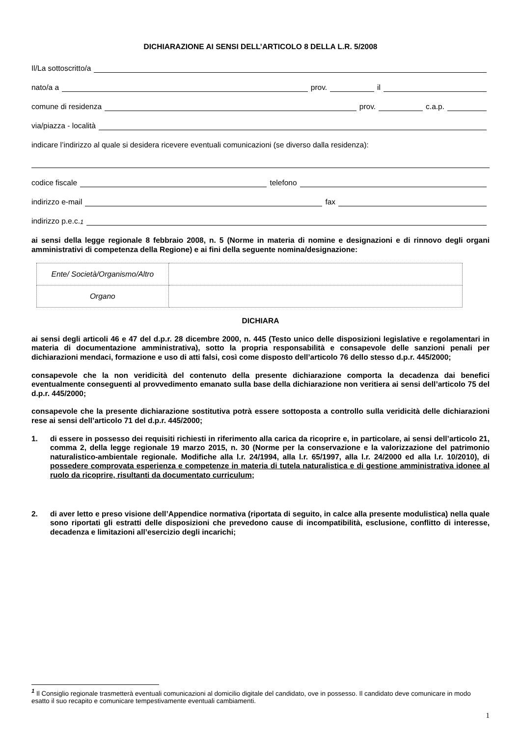DICHIARAZIONE AI SENSI DELL’ARTICOLO 8 DELLA L.R. 5/2008
Il/La sottoscritto/a
nato/a a prov. il
comune di residenza prov. c.a.p.
via/piazza - località
indicare l’indirizzo al quale si desidera ricevere eventuali comunicazioni (se diverso dalla residenza):
codice fiscale telefono
indirizzo e-mail fax
indirizzo p.e.c.<sup>1</sup>
ai sensi della legge regionale 8 febbraio 2008, n. 5 (Norme in materia di nomine e designazioni e di rinnovo degli organi amministrativi di competenza della Regione) e ai fini della seguente nomina/designazione:
| Ente/ Società/Organismo/Altro | |
| Organo | |
DICHIARA
ai sensi degli articoli 46 e 47 del d.p.r. 28 dicembre 2000, n. 445 (Testo unico delle disposizioni legislative e regolamentari in materia di documentazione amministrativa), sotto la propria responsabilità e consapevole delle sanzioni penali per dichiarazioni mendaci, formazione e uso di atti falsi, così come disposto dell’articolo 76 dello stesso d.p.r. 445/2000;
consapevole che la non veridicità del contenuto della presente dichiarazione comporta la decadenza dai benefici eventualmente conseguenti al provvedimento emanato sulla base della dichiarazione non veritiera ai sensi dell’articolo 75 del d.p.r. 445/2000;
consapevole che la presente dichiarazione sostitutiva potrà essere sottoposta a controllo sulla veridicità delle dichiarazioni rese ai sensi dell’articolo 71 del d.p.r. 445/2000;
1. di essere in possesso dei requisiti richiesti in riferimento alla carica da ricoprire e, in particolare, ai sensi dell’articolo 21, comma 2, della legge regionale 19 marzo 2015, n. 30 (Norme per la conservazione e la valorizzazione del patrimonio naturalistico-ambientale regionale. Modifiche alla l.r. 24/1994, alla l.r. 65/1997, alla l.r. 24/2000 ed alla l.r. 10/2010), di possedere comprovata esperienza e competenze in materia di tutela naturalistica e di gestione amministrativa idonee al ruolo da ricoprire, risultanti da documentato curriculum;
2. di aver letto e preso visione dell’Appendice normativa (riportata di seguito, in calce alla presente modulistica) nella quale sono riportati gli estratti delle disposizioni che prevedono cause di incompatibilità, esclusione, conflitto di interesse, decadenza e limitazioni all’esercizio degli incarichi;
<sup>1</sup> Il Consiglio regionale trasmetterà eventuali comunicazioni al domicilio digitale del candidato, ove in possesso. Il candidato deve comunicare in modo esatto il suo recapito e comunicare tempestivamente eventuali cambiamenti.
1